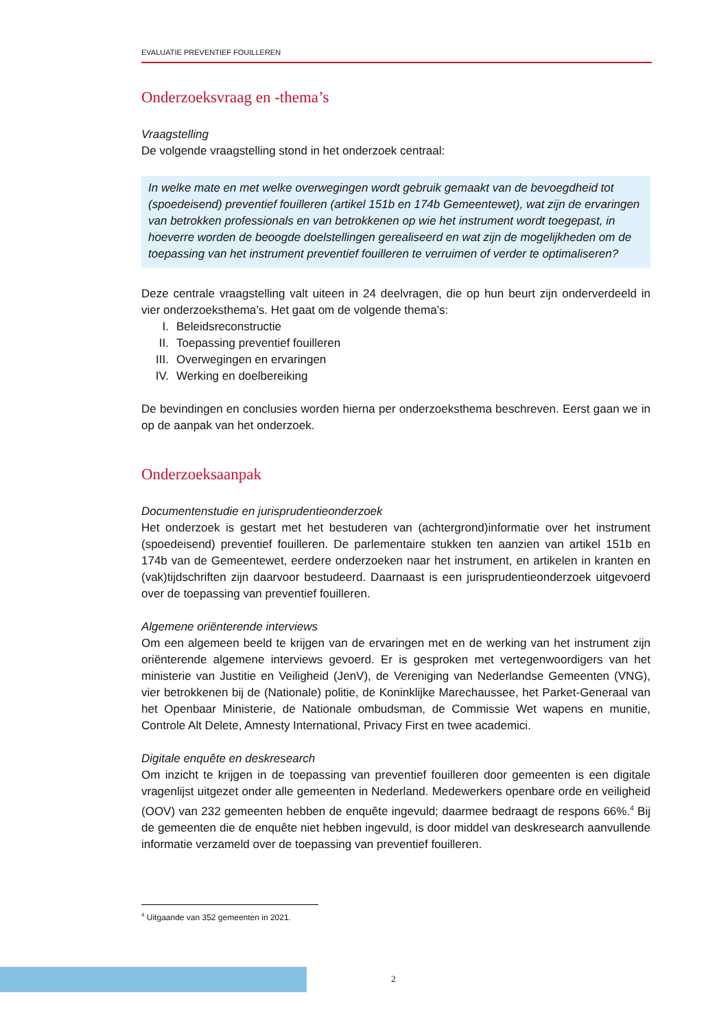EVALUATIE PREVENTIEF FOUILLEREN
Onderzoeksvraag en -thema’s
Vraagstelling
De volgende vraagstelling stond in het onderzoek centraal:
In welke mate en met welke overwegingen wordt gebruik gemaakt van de bevoegdheid tot (spoedeisend) preventief fouilleren (artikel 151b en 174b Gemeentewet), wat zijn de ervaringen van betrokken professionals en van betrokkenen op wie het instrument wordt toegepast, in hoeverre worden de beoogde doelstellingen gerealiseerd en wat zijn de mogelijkheden om de toepassing van het instrument preventief fouilleren te verruimen of verder te optimaliseren?
Deze centrale vraagstelling valt uiteen in 24 deelvragen, die op hun beurt zijn onderverdeeld in vier onderzoeksthema’s. Het gaat om de volgende thema’s:
I. Beleidsreconstructie
II. Toepassing preventief fouilleren
III. Overwegingen en ervaringen
IV. Werking en doelbereiking
De bevindingen en conclusies worden hierna per onderzoeksthema beschreven. Eerst gaan we in op de aanpak van het onderzoek.
Onderzoeksaanpak
Documentenstudie en jurisprudentieonderzoek
Het onderzoek is gestart met het bestuderen van (achtergrond)informatie over het instrument (spoedeisend) preventief fouilleren. De parlementaire stukken ten aanzien van artikel 151b en 174b van de Gemeentewet, eerdere onderzoeken naar het instrument, en artikelen in kranten en (vak)tijdschriften zijn daarvoor bestudeerd. Daarnaast is een jurisprudentieonderzoek uitgevoerd over de toepassing van preventief fouilleren.
Algemene oriënterende interviews
Om een algemeen beeld te krijgen van de ervaringen met en de werking van het instrument zijn oriënterende algemene interviews gevoerd. Er is gesproken met vertegenwoordigers van het ministerie van Justitie en Veiligheid (JenV), de Vereniging van Nederlandse Gemeenten (VNG), vier betrokkenen bij de (Nationale) politie, de Koninklijke Marechaussee, het Parket-Generaal van het Openbaar Ministerie, de Nationale ombudsman, de Commissie Wet wapens en munitie, Controle Alt Delete, Amnesty International, Privacy First en twee academici.
Digitale enquête en deskresearch
Om inzicht te krijgen in de toepassing van preventief fouilleren door gemeenten is een digitale vragenlijst uitgezet onder alle gemeenten in Nederland. Medewerkers openbare orde en veiligheid (OOV) van 232 gemeenten hebben de enquête ingevuld; daarmee bedraagt de respons 66%.<sup>4</sup> Bij de gemeenten die de enquête niet hebben ingevuld, is door middel van deskresearch aanvullende informatie verzameld over de toepassing van preventief fouilleren.
<sup>4</sup> Uitgaande van 352 gemeenten in 2021.
2